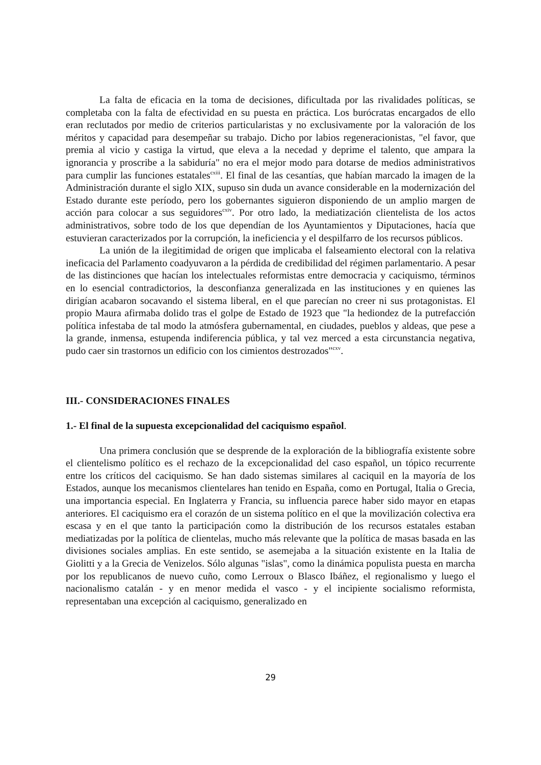La falta de eficacia en la toma de decisiones, dificultada por las rivalidades políticas, se completaba con la falta de efectividad en su puesta en práctica. Los burócratas encargados de ello eran reclutados por medio de criterios particularistas y no exclusivamente por la valoración de los méritos y capacidad para desempeñar su trabajo. Dicho por labios regeneracionistas, "el favor, que premia al vicio y castiga la virtud, que eleva a la necedad y deprime el talento, que ampara la ignorancia y proscribe a la sabiduría" no era el mejor modo para dotarse de medios administrativos para cumplir las funciones estatales<sup>cxiii</sup>. El final de las cesantías, que habían marcado la imagen de la Administración durante el siglo XIX, supuso sin duda un avance considerable en la modernización del Estado durante este período, pero los gobernantes siguieron disponiendo de un amplio margen de acción para colocar a sus seguidores<sup>cxiv</sup>. Por otro lado, la mediatización clientelista de los actos administrativos, sobre todo de los que dependían de los Ayuntamientos y Diputaciones, hacía que estuvieran caracterizados por la corrupción, la ineficiencia y el despilfarro de los recursos públicos.
La unión de la ilegitimidad de origen que implicaba el falseamiento electoral con la relativa ineficacia del Parlamento coadyuvaron a la pérdida de credibilidad del régimen parlamentario. A pesar de las distinciones que hacían los intelectuales reformistas entre democracia y caciquismo, términos en lo esencial contradictorios, la desconfianza generalizada en las instituciones y en quienes las dirigían acabaron socavando el sistema liberal, en el que parecían no creer ni sus protagonistas. El propio Maura afirmaba dolido tras el golpe de Estado de 1923 que "la hediondez de la putrefacción política infestaba de tal modo la atmósfera gubernamental, en ciudades, pueblos y aldeas, que pese a la grande, inmensa, estupenda indiferencia pública, y tal vez merced a esta circunstancia negativa, pudo caer sin trastornos un edificio con los cimientos destrozados"<sup>cxv</sup>.
III.- CONSIDERACIONES FINALES
1.- El final de la supuesta excepcionalidad del caciquismo español.
Una primera conclusión que se desprende de la exploración de la bibliografía existente sobre el clientelismo político es el rechazo de la excepcionalidad del caso español, un tópico recurrente entre los críticos del caciquismo. Se han dado sistemas similares al caciquil en la mayoría de los Estados, aunque los mecanismos clientelares han tenido en España, como en Portugal, Italia o Grecia, una importancia especial. En Inglaterra y Francia, su influencia parece haber sido mayor en etapas anteriores. El caciquismo era el corazón de un sistema político en el que la movilización colectiva era escasa y en el que tanto la participación como la distribución de los recursos estatales estaban mediatizadas por la política de clientelas, mucho más relevante que la política de masas basada en las divisiones sociales amplias. En este sentido, se asemejaba a la situación existente en la Italia de Giolitti y a la Grecia de Venizelos. Sólo algunas "islas", como la dinámica populista puesta en marcha por los republicanos de nuevo cuño, como Lerroux o Blasco Ibáñez, el regionalismo y luego el nacionalismo catalán - y en menor medida el vasco - y el incipiente socialismo reformista, representaban una excepción al caciquismo, generalizado en
29